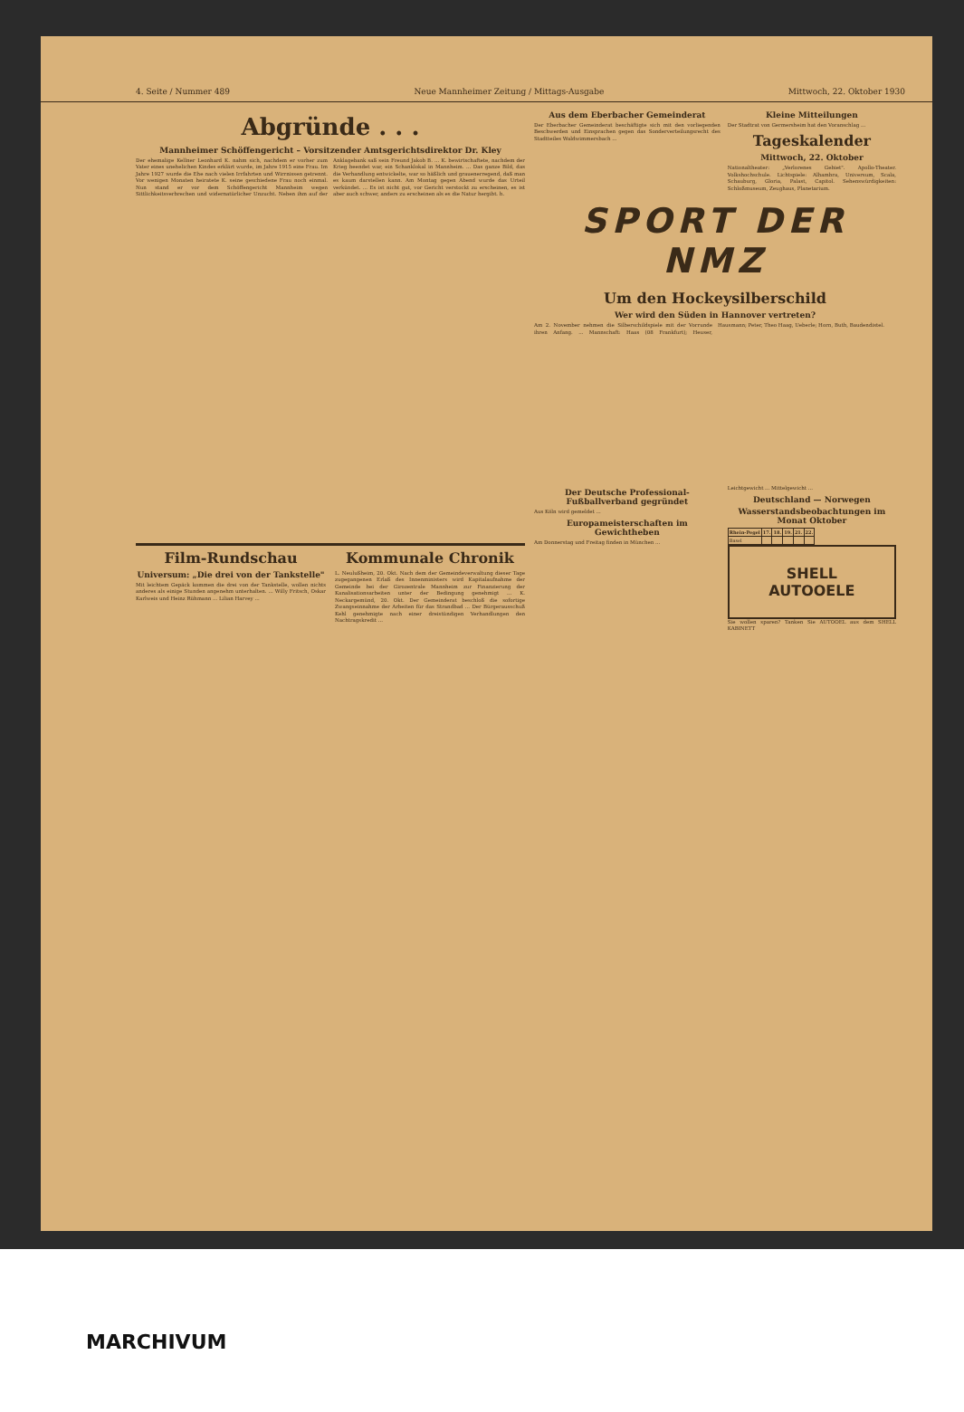4. Seite / Nummer 489 Neue Mannheimer Zeitung / Mittags-Ausgabe Mittwoch, 22. Oktober 1930
Abgründe . . .
Mannheimer Schöffengericht – Vorsitzender Amtsgerichtsdirektor Dr. Kley
Der ehemalige Kellner Leonhard K. nahm sich, nachdem er vorher zum Vater eines unehelichen Kindes erklärt wurde, im Jahre 1915 eine Frau. Im Jahre 1927 wurde die Ehe nach vielen Irrfahrten und Wirrnissen getrennt. Vor wenigen Monaten heiratete K. seine geschiedene Frau noch einmal. Nun stand er vor dem Schöffengericht Mannheim wegen Sittlichkeitsverbrechen und widernatürlicher Unzucht. Neben ihm auf der Anklagebank saß sein Freund Jakob B. ... K. bewirtschaftete, nachdem der Krieg beendet war, ein Schanklokal in Mannheim. ... Das ganze Bild, das die Verhandlung entwickelte, war so häßlich und grauenerregend, daß man es kaum darstellen kann. Am Montag gegen Abend wurde das Urteil verkündet. ... Es ist nicht gut, vor Gericht verstockt zu erscheinen, es ist aber auch schwer, anders zu erscheinen als es die Natur hergibt. h.
Film-Rundschau
Universum: „Die drei von der Tankstelle"
Mit leichtem Gepäck kommen die drei von der Tankstelle, wollen nichts anderes als einige Stunden angenehm unterhalten. ... Willy Fritsch, Oskar Karlweis und Heinz Rühmann ... Lilian Harvey ...
Kommunale Chronik
L. Neulußheim, 20. Okt. Nach dem der Gemeindeverwaltung dieser Tage zugegangenen Erlaß des Innenministers wird Kapitalaufnahme der Gemeinde bei der Girozentrale Mannheim zur Finanzierung der Kanalisationsarbeiten unter der Bedingung genehmigt ... K. Neckargemünd, 20. Okt. Der Gemeinderat beschloß die sofortige Zwangseinnahme der Arbeiten für das Strandbad ... Der Bürgerausschuß Kehl genehmigte nach einer dreistündigen Verhandlungen den Nachtragskredit ...
Aus dem Eberbacher Gemeinderat
Der Eberbacher Gemeinderat beschäftigte sich mit den vorliegenden Beschwerden und Einsprachen gegen das Sonderverteilungsrecht des Stadtteiles Waldwimmersbach ...
Kleine Mitteilungen
Der Stadtrat von Germersheim hat den Voranschlag ...
Tageskalender
Mittwoch, 22. Oktober
Nationaltheater: „Verlorenes Gebiet". Apollo-Theater. Volkshochschule. Lichtspiele: Alhambra, Universum, Scala, Schauburg, Gloria, Palast, Capitol. Sehenswürdigkeiten: Schloßmuseum, Zeughaus, Planetarium.
SPORT DER NMZ
Um den Hockeysilberschild
Wer wird den Süden in Hannover vertreten?
Am 2. November nehmen die Silberschildspiele mit der Vorrunde ihren Anfang. ... Mannschaft: Haas (08 Frankfurt); Heuser, Hausmann; Peter, Theo Haag, Ueberle; Horn, Buth, Baudendistel.
Der Deutsche Professional-Fußballverband gegründet
Aus Köln wird gemeldet ...
Europameisterschaften im Gewichtheben
Am Donnerstag und Freitag finden in München ...
Leichtgewicht ... Mittelgewicht ...
Deutschland — Norwegen
Wasserstandsbeobachtungen im Monat Oktober
| Rhein-Pegel | 17. | 18. | 19. | 21. | 22. |
| --- | --- | --- | --- | --- | --- |
| Basel | | | | | |
SHELL
AUTOOELE
Sie wollen sparen? Tanken Sie AUTOOEL aus dem SHELL KABINETT
MARCHIVUM